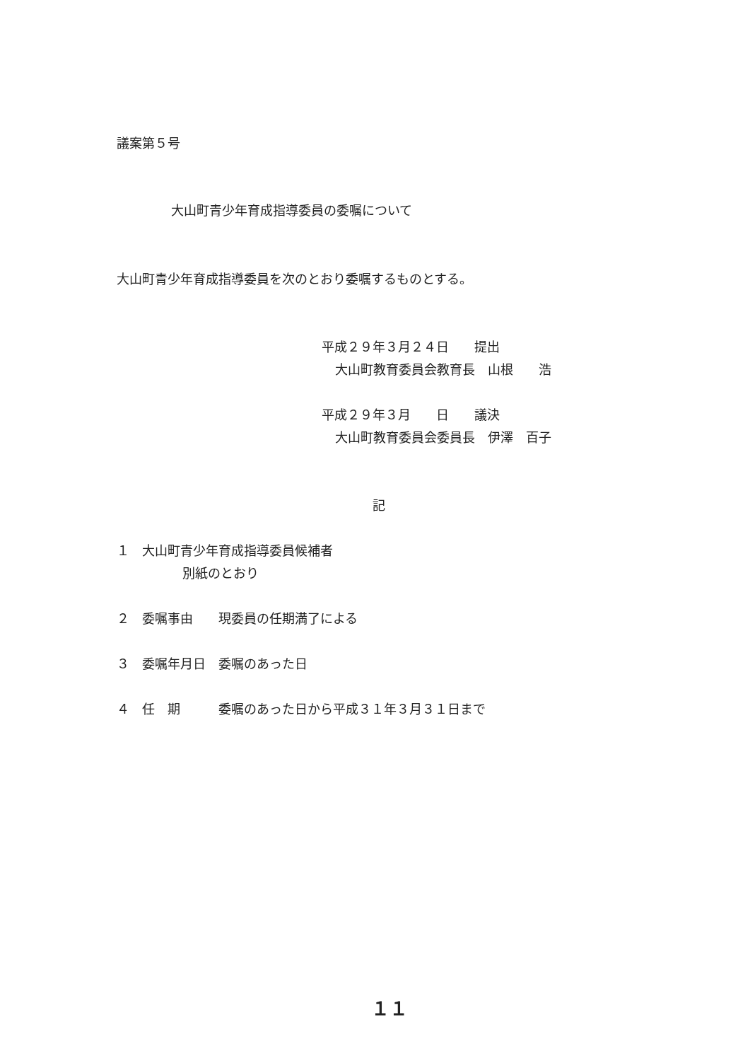議案第５号
大山町青少年育成指導委員の委嘱について
大山町青少年育成指導委員を次のとおり委嘱するものとする。
平成２９年３月２４日　　提出
大山町教育委員会教育長　山根　　浩
平成２９年３月　　日　　議決
大山町教育委員会委員長　伊澤　百子
記
１　大山町青少年育成指導委員候補者
別紙のとおり
２　委嘱事由　　現委員の任期満了による
３　委嘱年月日　委嘱のあった日
４　任　期　　　委嘱のあった日から平成３１年３月３１日まで
１１